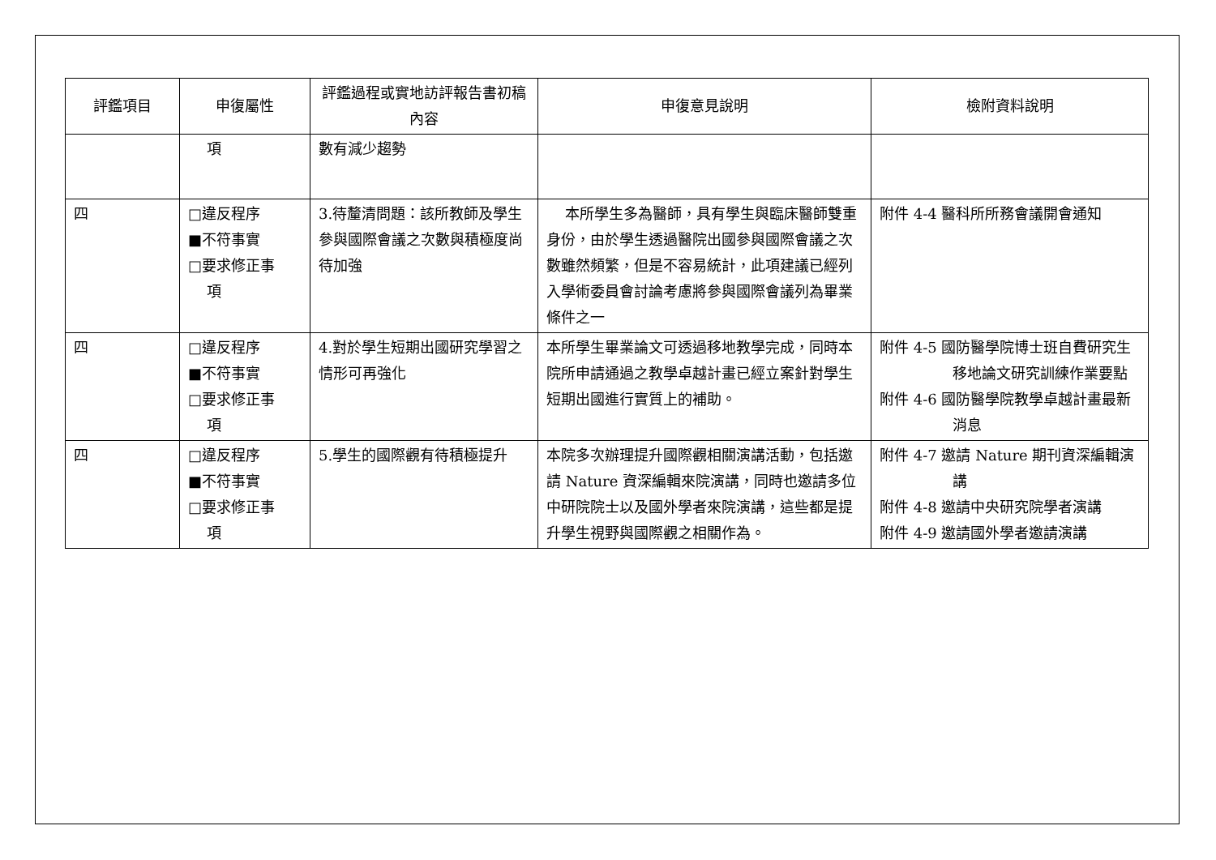| 評鑑項目 | 申復屬性 | 評鑑過程或實地訪評報告書初稿內容 | 申復意見說明 | 檢附資料說明 |
| --- | --- | --- | --- | --- |
| | 項 | 數有減少趨勢 | | |
| 四 | □違反程序 ■不符事實 □要求修正事 項 | 3.待釐清問題：該所教師及學生參與國際會議之次數與積極度尚待加強 | 本所學生多為醫師，具有學生與臨床醫師雙重身份，由於學生透過醫院出國參與國際會議之次數雖然頻繁，但是不容易統計，此項建議已經列入學術委員會討論考慮將參與國際會議列為畢業條件之一 | 附件 4-4 醫科所所務會議開會通知 |
| 四 | □違反程序 ■不符事實 □要求修正事 項 | 4.對於學生短期出國研究學習之情形可再強化 | 本所學生畢業論文可透過移地教學完成，同時本院所申請通過之教學卓越計畫已經立案針對學生短期出國進行實質上的補助。 | 附件 4-5 國防醫學院博士班自費研究生移地論文研究訓練作業要點 附件 4-6 國防醫學院教學卓越計畫最新消息 |
| 四 | □違反程序 ■不符事實 □要求修正事 項 | 5.學生的國際觀有待積極提升 | 本院多次辦理提升國際觀相關演講活動，包括邀請 Nature 資深編輯來院演講，同時也邀請多位中研院院士以及國外學者來院演講，這些都是提升學生視野與國際觀之相關作為。 | 附件 4-7 邀請 Nature 期刊資深編輯演講 附件 4-8 邀請中央研究院學者演講 附件 4-9 邀請國外學者邀請演講 |